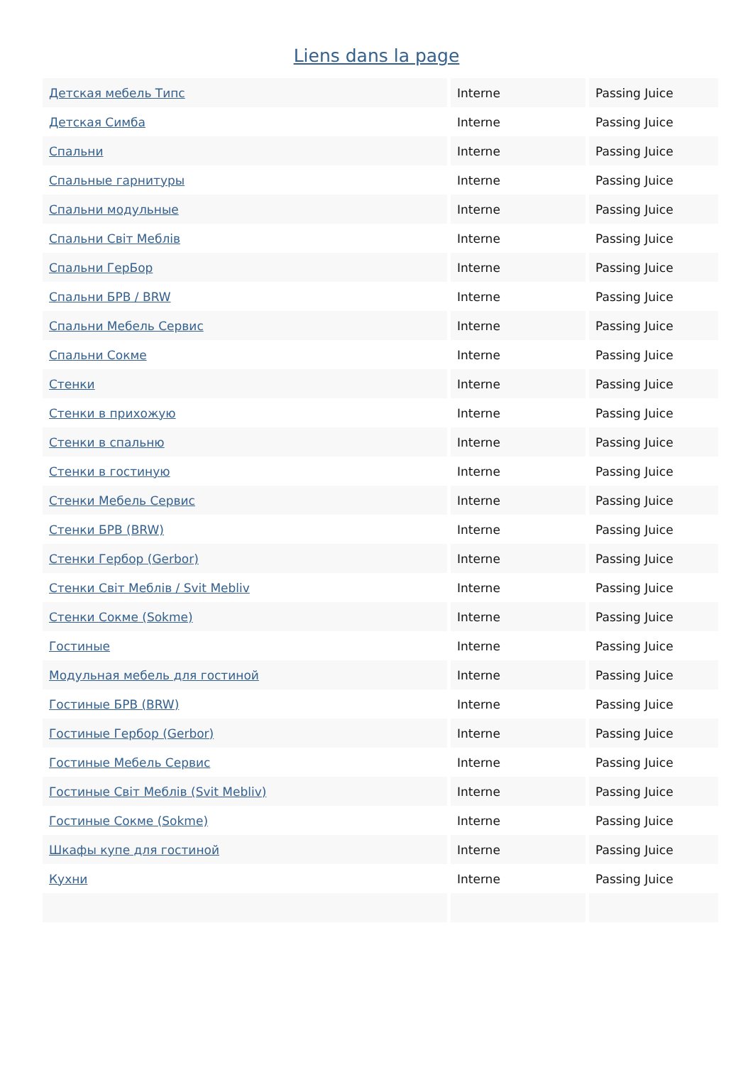Liens dans la page
| Детская мебель Типс | Interne | Passing Juice |
| Детская Симба | Interne | Passing Juice |
| Спальни | Interne | Passing Juice |
| Спальные гарнитуры | Interne | Passing Juice |
| Спальни модульные | Interne | Passing Juice |
| Спальни Світ Меблів | Interne | Passing Juice |
| Спальни ГерБор | Interne | Passing Juice |
| Спальни БРВ / BRW | Interne | Passing Juice |
| Спальни Мебель Сервис | Interne | Passing Juice |
| Спальни Сокме | Interne | Passing Juice |
| Стенки | Interne | Passing Juice |
| Стенки в прихожую | Interne | Passing Juice |
| Стенки в спальню | Interne | Passing Juice |
| Стенки в гостиную | Interne | Passing Juice |
| Стенки Мебель Сервис | Interne | Passing Juice |
| Стенки БРВ (BRW) | Interne | Passing Juice |
| Стенки Гербор (Gerbor) | Interne | Passing Juice |
| Стенки Світ Меблів / Svit Mebliv | Interne | Passing Juice |
| Стенки Сокме (Sokme) | Interne | Passing Juice |
| Гостиные | Interne | Passing Juice |
| Модульная мебель для гостиной | Interne | Passing Juice |
| Гостиные БРВ (BRW) | Interne | Passing Juice |
| Гостиные Гербор (Gerbor) | Interne | Passing Juice |
| Гостиные Мебель Сервис | Interne | Passing Juice |
| Гостиные Світ Меблів (Svit Mebliv) | Interne | Passing Juice |
| Гостиные Сокме (Sokme) | Interne | Passing Juice |
| Шкафы купе для гостиной | Interne | Passing Juice |
| Кухни | Interne | Passing Juice |